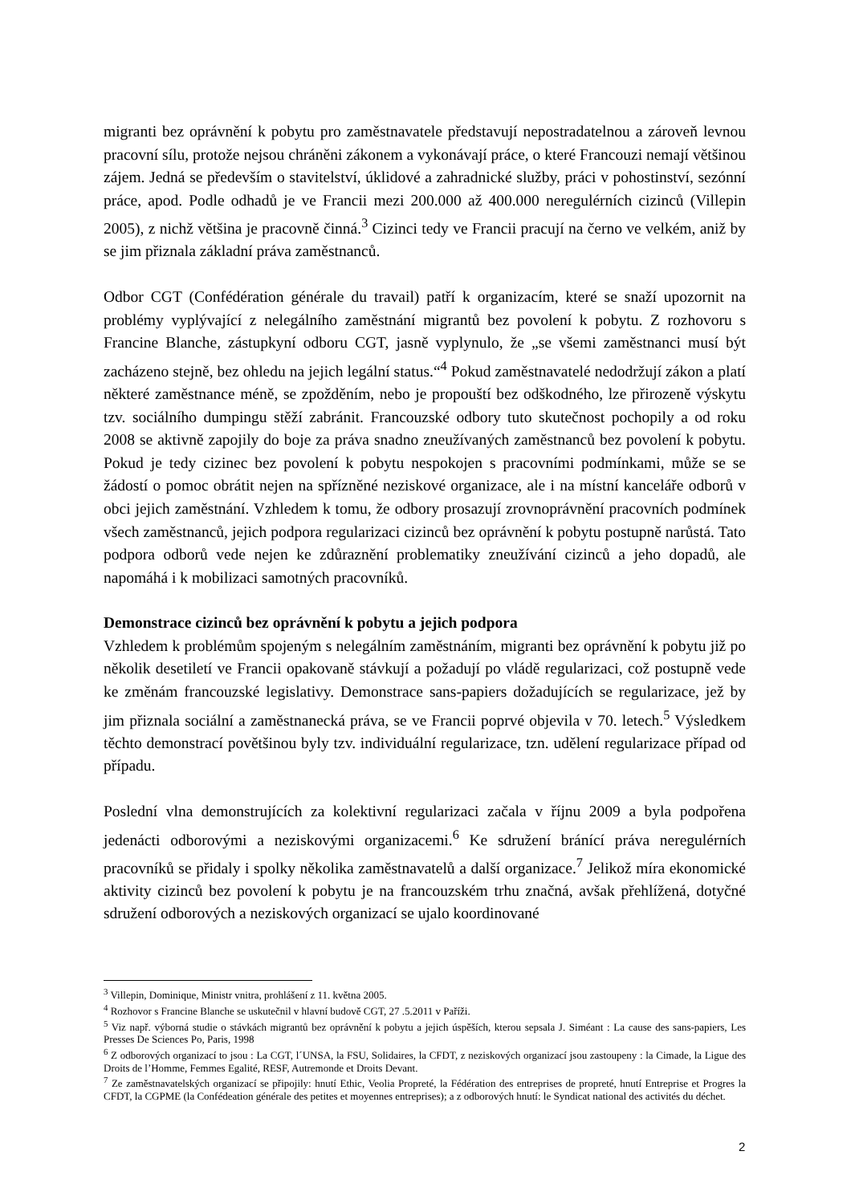migranti bez oprávnění k pobytu pro zaměstnavatele představují nepostradatelnou a zároveň levnou pracovní sílu, protože nejsou chráněni zákonem a vykonávají práce, o které Francouzi nemají většinou zájem. Jedná se především o stavitelství, úklidové a zahradnické služby, práci v pohostinství, sezónní práce, apod. Podle odhadů je ve Francii mezi 200.000 až 400.000 neregulérních cizinců (Villepin 2005), z nichž většina je pracovně činná.<sup>3</sup> Cizinci tedy ve Francii pracují na černo ve velkém, aniž by se jim přiznala základní práva zaměstnanců.
Odbor CGT (Confédération générale du travail) patří k organizacím, které se snaží upozornit na problémy vyplývající z nelegálního zaměstnání migrantů bez povolení k pobytu. Z rozhovoru s Francine Blanche, zástupkyní odboru CGT, jasně vyplynulo, že „se všemi zaměstnanci musí být zacházeno stejně, bez ohledu na jejich legální status.“<sup>4</sup> Pokud zaměstnavatelé nedodržují zákon a platí některé zaměstnance méně, se zpožděním, nebo je propouští bez odškodného, lze přirozeně výskytu tzv. sociálního dumpingu stěží zabránit. Francouzské odbory tuto skutečnost pochopily a od roku 2008 se aktivně zapojily do boje za práva snadno zneužívaných zaměstnanců bez povolení k pobytu. Pokud je tedy cizinec bez povolení k pobytu nespokojen s pracovními podmínkami, může se se žádostí o pomoc obrátit nejen na spřízněné neziskové organizace, ale i na místní kanceláře odborů v obci jejich zaměstnání. Vzhledem k tomu, že odbory prosazují zrovnoprávnění pracovních podmínek všech zaměstnanců, jejich podpora regularizaci cizinců bez oprávnění k pobytu postupně narůstá. Tato podpora odborů vede nejen ke zdůraznění problematiky zneužívání cizinců a jeho dopadů, ale napomáhá i k mobilizaci samotných pracovníků.
Demonstrace cizinců bez oprávnění k pobytu a jejich podpora
Vzhledem k problémům spojeným s nelegálním zaměstnáním, migranti bez oprávnění k pobytu již po několik desetiletí ve Francii opakovaně stávkují a požadují po vládě regularizaci, což postupně vede ke změnám francouzské legislativy. Demonstrace sans-papiers dožadujících se regularizace, jež by jim přiznala sociální a zaměstnanecká práva, se ve Francii poprvé objevila v 70. letech.<sup>5</sup> Výsledkem těchto demonstrací povětšinou byly tzv. individuální regularizace, tzn. udělení regularizace případ od případu.
Poslední vlna demonstrujících za kolektivní regularizaci začala v říjnu 2009 a byla podpořena jedenácti odborovými a neziskovými organizacemi.<sup>6</sup> Ke sdružení bránící práva neregulérních pracovníků se přidaly i spolky několika zaměstnavatelů a další organizace.<sup>7</sup> Jelikož míra ekonomické aktivity cizinců bez povolení k pobytu je na francouzském trhu značná, avšak přehlížená, dotyčné sdružení odborových a neziskových organizací se ujalo koordinované
<sup>3</sup> Villepin, Dominique, Ministr vnitra, prohlášení z 11. května 2005.
<sup>4</sup> Rozhovor s Francine Blanche se uskutečnil v hlavní budově CGT, 27 .5.2011 v Paříži.
<sup>5</sup> Viz např. výborná studie o stávkách migrantů bez oprávnění k pobytu a jejich úspěších, kterou sepsala J. Siméant : La cause des sans-papiers, Les Presses De Sciences Po, Paris, 1998
<sup>6</sup> Z odborových organizací to jsou : La CGT, l´UNSA, la FSU, Solidaires, la CFDT, z neziskových organizací jsou zastoupeny : la Cimade, la Ligue des Droits de l’Homme, Femmes Egalité, RESF, Autremonde et Droits Devant.
<sup>7</sup> Ze zaměstnavatelských organizací se připojily: hnutí Ethic, Veolia Propreté, la Fédération des entreprises de propreté, hnutí Entreprise et Progres la CFDT, la CGPME (la Confédeation générale des petites et moyennes entreprises); a z odborových hnutí: le Syndicat national des activités du déchet.
2